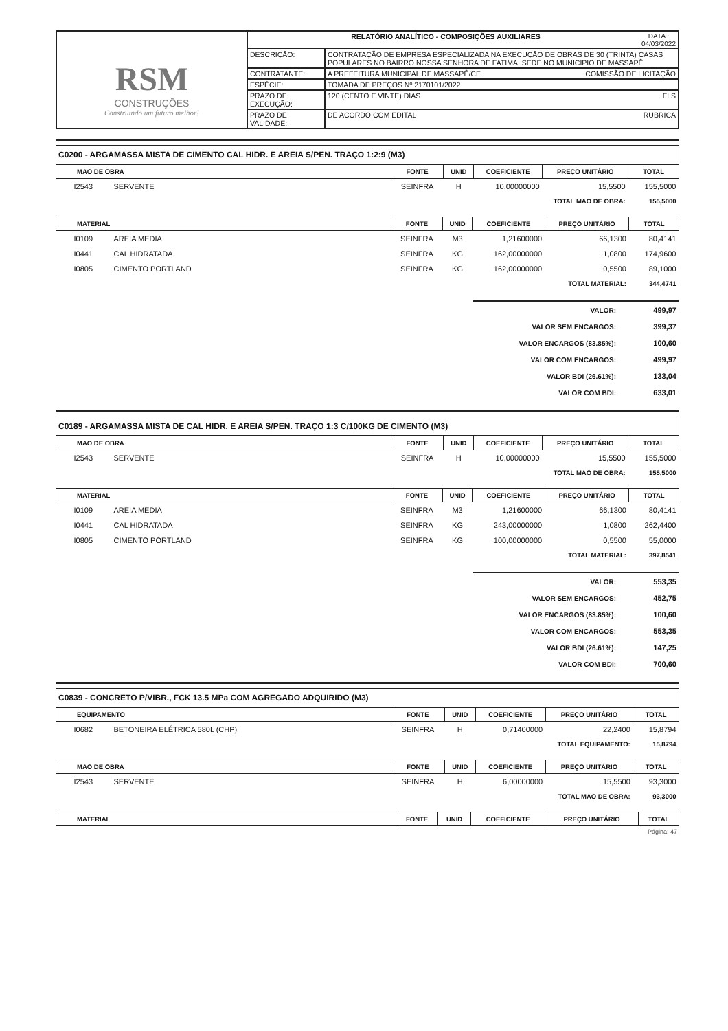| RSM CONSTRUÇÕES Construindo um futuro melhor! | RELATÓRIO ANALÍTICO - COMPOSIÇÕES AUXILIARES DATA : 04/03/2022 | |
| | DESCRIÇÃO: | CONTRATAÇÃO DE EMPRESA ESPECIALIZADA NA EXECUÇÃO DE OBRAS DE 30 (TRINTA) CASAS POPULARES NO BAIRRO NOSSA SENHORA DE FATIMA, SEDE NO MUNICIPIO DE MASSAPÊ |
| | CONTRATANTE: | A PREFEITURA MUNICIPAL DE MASSAPÊ/CE COMISSÃO DE LICITAÇÃO |
| | ESPÉCIE: | TOMADA DE PREÇOS Nº 2170101/2022 |
| | PRAZO DE EXECUÇÃO: | 120 (CENTO E VINTE) DIAS FLS |
| | PRAZO DE VALIDADE: | DE ACORDO COM EDITAL RUBRICA |
C0200 - ARGAMASSA MISTA DE CIMENTO CAL HIDR. E AREIA S/PEN. TRAÇO 1:2:9 (M3)
| MAO DE OBRA | | FONTE | UNID | COEFICIENTE | PREÇO UNITÁRIO | TOTAL |
| --- | --- | --- | --- | --- | --- | --- |
| I2543 | SERVENTE | SEINFRA | H | 10,00000000 | 15,5500 | 155,5000 |
| TOTAL MAO DE OBRA: | | | | | | 155,5000 |
| MATERIAL | | FONTE | UNID | COEFICIENTE | PREÇO UNITÁRIO | TOTAL |
| --- | --- | --- | --- | --- | --- | --- |
| I0109 | AREIA MEDIA | SEINFRA | M3 | 1,21600000 | 66,1300 | 80,4141 |
| I0441 | CAL HIDRATADA | SEINFRA | KG | 162,00000000 | 1,0800 | 174,9600 |
| I0805 | CIMENTO PORTLAND | SEINFRA | KG | 162,00000000 | 0,5500 | 89,1000 |
| TOTAL MATERIAL: | | | | | | 344,4741 |
| VALOR: | 499,97 |
| VALOR SEM ENCARGOS: | 399,37 |
| VALOR ENCARGOS (83.85%): | 100,60 |
| VALOR COM ENCARGOS: | 499,97 |
| VALOR BDI (26.61%): | 133,04 |
| VALOR COM BDI: | 633,01 |
C0189 - ARGAMASSA MISTA DE CAL HIDR. E AREIA S/PEN. TRAÇO 1:3 C/100KG DE CIMENTO (M3)
| MAO DE OBRA | | FONTE | UNID | COEFICIENTE | PREÇO UNITÁRIO | TOTAL |
| --- | --- | --- | --- | --- | --- | --- |
| I2543 | SERVENTE | SEINFRA | H | 10,00000000 | 15,5500 | 155,5000 |
| TOTAL MAO DE OBRA: | | | | | | 155,5000 |
| MATERIAL | | FONTE | UNID | COEFICIENTE | PREÇO UNITÁRIO | TOTAL |
| --- | --- | --- | --- | --- | --- | --- |
| I0109 | AREIA MEDIA | SEINFRA | M3 | 1,21600000 | 66,1300 | 80,4141 |
| I0441 | CAL HIDRATADA | SEINFRA | KG | 243,00000000 | 1,0800 | 262,4400 |
| I0805 | CIMENTO PORTLAND | SEINFRA | KG | 100,00000000 | 0,5500 | 55,0000 |
| TOTAL MATERIAL: | | | | | | 397,8541 |
| VALOR: | 553,35 |
| VALOR SEM ENCARGOS: | 452,75 |
| VALOR ENCARGOS (83.85%): | 100,60 |
| VALOR COM ENCARGOS: | 553,35 |
| VALOR BDI (26.61%): | 147,25 |
| VALOR COM BDI: | 700,60 |
C0839 - CONCRETO P/VIBR., FCK 13.5 MPa COM AGREGADO ADQUIRIDO (M3)
| EQUIPAMENTO | | FONTE | UNID | COEFICIENTE | PREÇO UNITÁRIO | TOTAL |
| --- | --- | --- | --- | --- | --- | --- |
| I0682 | BETONEIRA ELÉTRICA 580L (CHP) | SEINFRA | H | 0,71400000 | 22,2400 | 15,8794 |
| TOTAL EQUIPAMENTO: | | | | | | 15,8794 |
| MAO DE OBRA | | FONTE | UNID | COEFICIENTE | PREÇO UNITÁRIO | TOTAL |
| --- | --- | --- | --- | --- | --- | --- |
| I2543 | SERVENTE | SEINFRA | H | 6,00000000 | 15,5500 | 93,3000 |
| TOTAL MAO DE OBRA: | | | | | | 93,3000 |
| MATERIAL | FONTE | UNID | COEFICIENTE | PREÇO UNITÁRIO | TOTAL |
| --- | --- | --- | --- | --- | --- |
Página: 47